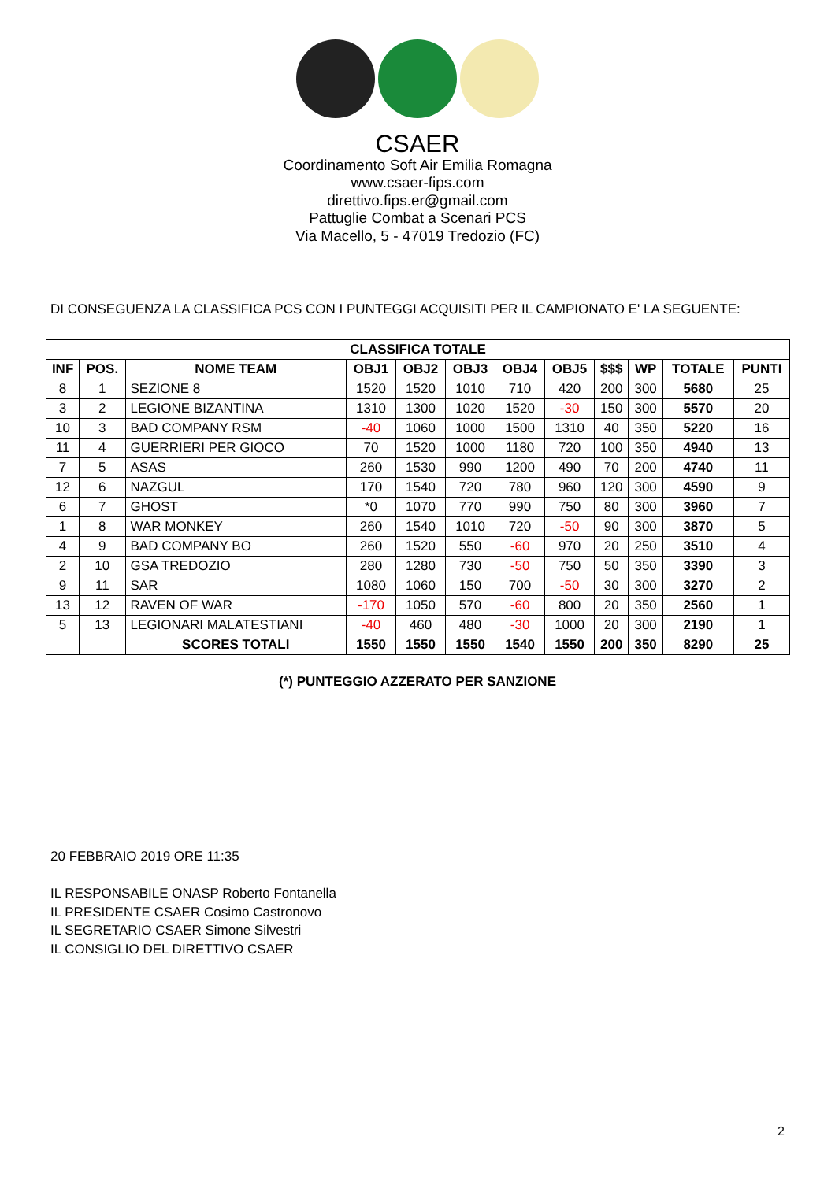CSAER
Coordinamento Soft Air Emilia Romagna
www.csaer-fips.com
direttivo.fips.er@gmail.com
Pattuglie Combat a Scenari PCS
Via Macello, 5 - 47019 Tredozio (FC)
DI CONSEGUENZA LA CLASSIFICA PCS CON I PUNTEGGI ACQUISITI PER IL CAMPIONATO E' LA SEGUENTE:
| CLASSIFICA TOTALE | | | | | | | | | | | |
| --- | --- | --- | --- | --- | --- | --- | --- | --- | --- | --- | --- |
| INF | POS. | NOME TEAM | OBJ1 | OBJ2 | OBJ3 | OBJ4 | OBJ5 | $$$ | WP | TOTALE | PUNTI |
| 8 | 1 | SEZIONE 8 | 1520 | 1520 | 1010 | 710 | 420 | 200 | 300 | 5680 | 25 |
| 3 | 2 | LEGIONE BIZANTINA | 1310 | 1300 | 1020 | 1520 | -30 | 150 | 300 | 5570 | 20 |
| 10 | 3 | BAD COMPANY RSM | -40 | 1060 | 1000 | 1500 | 1310 | 40 | 350 | 5220 | 16 |
| 11 | 4 | GUERRIERI PER GIOCO | 70 | 1520 | 1000 | 1180 | 720 | 100 | 350 | 4940 | 13 |
| 7 | 5 | ASAS | 260 | 1530 | 990 | 1200 | 490 | 70 | 200 | 4740 | 11 |
| 12 | 6 | NAZGUL | 170 | 1540 | 720 | 780 | 960 | 120 | 300 | 4590 | 9 |
| 6 | 7 | GHOST | *0 | 1070 | 770 | 990 | 750 | 80 | 300 | 3960 | 7 |
| 1 | 8 | WAR MONKEY | 260 | 1540 | 1010 | 720 | -50 | 90 | 300 | 3870 | 5 |
| 4 | 9 | BAD COMPANY BO | 260 | 1520 | 550 | -60 | 970 | 20 | 250 | 3510 | 4 |
| 2 | 10 | GSA TREDOZIO | 280 | 1280 | 730 | -50 | 750 | 50 | 350 | 3390 | 3 |
| 9 | 11 | SAR | 1080 | 1060 | 150 | 700 | -50 | 30 | 300 | 3270 | 2 |
| 13 | 12 | RAVEN OF WAR | -170 | 1050 | 570 | -60 | 800 | 20 | 350 | 2560 | 1 |
| 5 | 13 | LEGIONARI MALATESTIANI | -40 | 460 | 480 | -30 | 1000 | 20 | 300 | 2190 | 1 |
| | | SCORES TOTALI | 1550 | 1550 | 1550 | 1540 | 1550 | 200 | 350 | 8290 | 25 |
(*) PUNTEGGIO AZZERATO PER SANZIONE
20 FEBBRAIO 2019 ORE 11:35
IL RESPONSABILE ONASP Roberto Fontanella
IL PRESIDENTE CSAER Cosimo Castronovo
IL SEGRETARIO CSAER Simone Silvestri
IL CONSIGLIO DEL DIRETTIVO CSAER
2